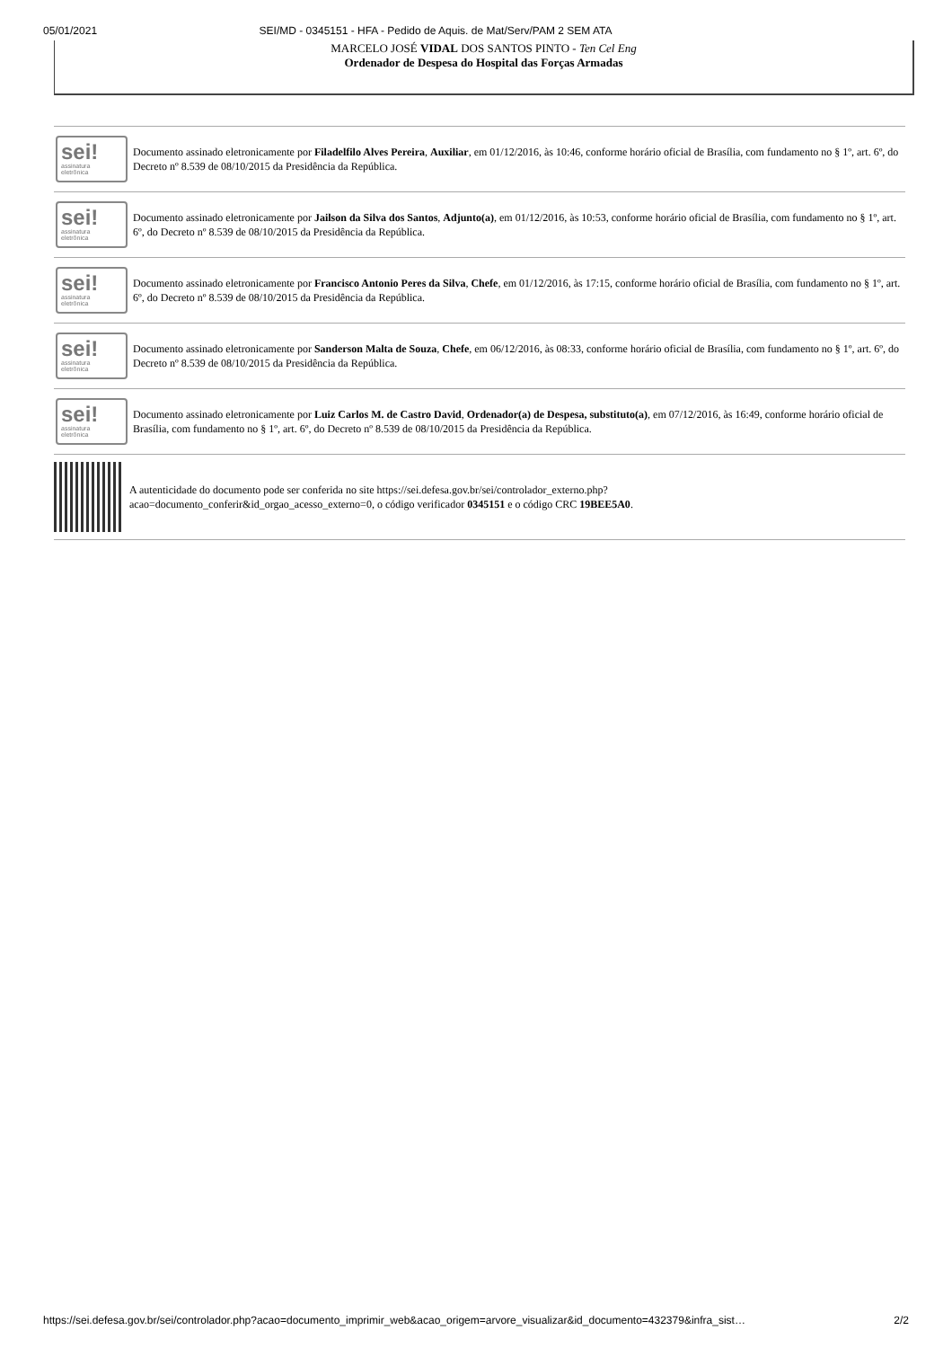05/01/2021 SEI/MD - 0345151 - HFA - Pedido de Aquis. de Mat/Serv/PAM 2 SEM ATA
MARCELO JOSÉ VIDAL DOS SANTOS PINTO - Ten Cel Eng
Ordenador de Despesa do Hospital das Forças Armadas
sei!
assinatura
eletrônica
Documento assinado eletronicamente por Filadelfilo Alves Pereira, Auxiliar, em 01/12/2016, às 10:46, conforme horário oficial de Brasília, com fundamento no § 1º, art. 6º, do Decreto nº 8.539 de 08/10/2015 da Presidência da República.
sei!
assinatura
eletrônica
Documento assinado eletronicamente por Jailson da Silva dos Santos, Adjunto(a), em 01/12/2016, às 10:53, conforme horário oficial de Brasília, com fundamento no § 1º, art. 6º, do Decreto nº 8.539 de 08/10/2015 da Presidência da República.
sei!
assinatura
eletrônica
Documento assinado eletronicamente por Francisco Antonio Peres da Silva, Chefe, em 01/12/2016, às 17:15, conforme horário oficial de Brasília, com fundamento no § 1º, art. 6º, do Decreto nº 8.539 de 08/10/2015 da Presidência da República.
sei!
assinatura
eletrônica
Documento assinado eletronicamente por Sanderson Malta de Souza, Chefe, em 06/12/2016, às 08:33, conforme horário oficial de Brasília, com fundamento no § 1º, art. 6º, do Decreto nº 8.539 de 08/10/2015 da Presidência da República.
sei!
assinatura
eletrônica
Documento assinado eletronicamente por Luiz Carlos M. de Castro David, Ordenador(a) de Despesa, substituto(a), em 07/12/2016, às 16:49, conforme horário oficial de Brasília, com fundamento no § 1º, art. 6º, do Decreto nº 8.539 de 08/10/2015 da Presidência da República.
A autenticidade do documento pode ser conferida no site https://sei.defesa.gov.br/sei/controlador_externo.php?
acao=documento_conferir&id_orgao_acesso_externo=0, o código verificador 0345151 e o código CRC 19BEE5A0.
https://sei.defesa.gov.br/sei/controlador.php?acao=documento_imprimir_web&acao_origem=arvore_visualizar&id_documento=432379&infra_sist… 2/2